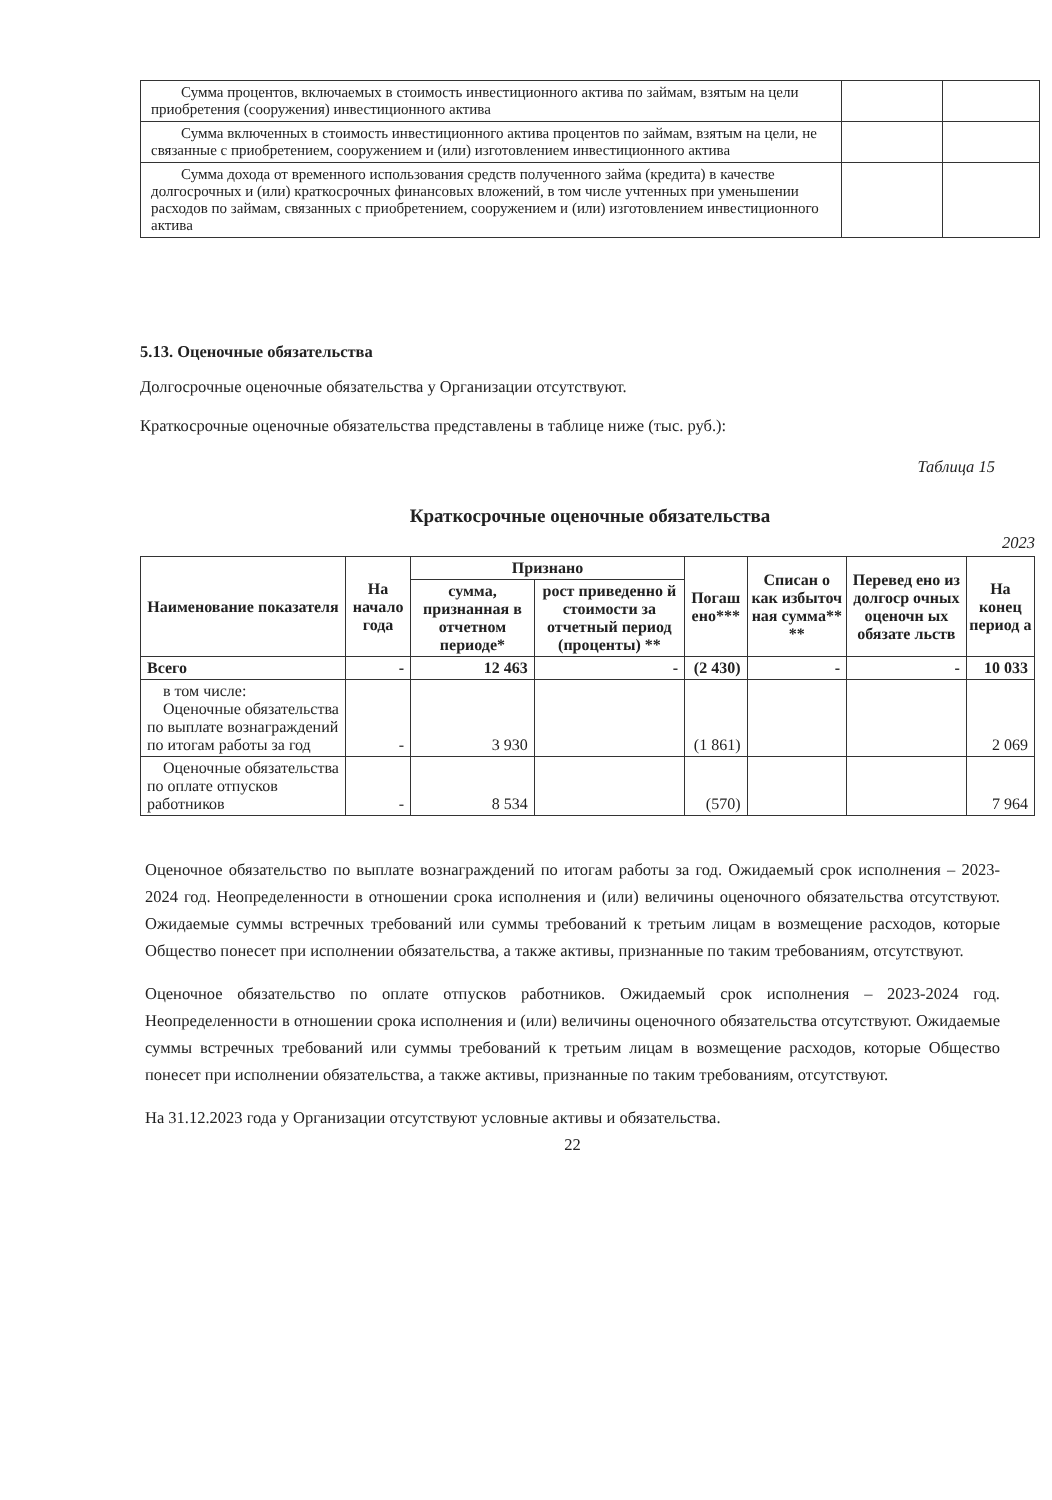| Сумма процентов, включаемых в стоимость инвестиционного актива по займам, взятым на цели приобретения (сооружения) инвестиционного актива | | |
| Сумма включенных в стоимость инвестиционного актива процентов по займам, взятым на цели, не связанные с приобретением, сооружением и (или) изготовлением инвестиционного актива | | |
| Сумма дохода от временного использования средств полученного займа (кредита) в качестве долгосрочных и (или) краткосрочных финансовых вложений, в том числе учтенных при уменьшении расходов по займам, связанных с приобретением, сооружением и (или) изготовлением инвестиционного актива | | |
5.13. Оценочные обязательства
Долгосрочные оценочные обязательства у Организации отсутствуют.
Краткосрочные оценочные обязательства представлены в таблице ниже (тыс. руб.):
Таблица 15
Краткосрочные оценочные обязательства
2023
| Наименование показателя | На начало года | Признано | | Погаш ено*** | Списан о как избыточ ная сумма** ** | Перевед ено из долгоср очных оценочн ых обязате льств | На конец период а |
| --- | --- | --- | --- | --- | --- | --- | --- |
| | | сумма, признанная в отчетном периоде* | рост приведенно й стоимости за отчетный период (проценты) ** | | | | |
| Всего | - | 12 463 | - | (2 430) | - | - | 10 033 |
| в том числе: Оценочные обязательства по выплате вознаграждений по итогам работы за год | - | 3 930 | | (1 861) | | | 2 069 |
| Оценочные обязательства по оплате отпусков работников | - | 8 534 | | (570) | | | 7 964 |
Оценочное обязательство по выплате вознаграждений по итогам работы за год. Ожидаемый срок исполнения – 2023-2024 год. Неопределенности в отношении срока исполнения и (или) величины оценочного обязательства отсутствуют. Ожидаемые суммы встречных требований или суммы требований к третьим лицам в возмещение расходов, которые Общество понесет при исполнении обязательства, а также активы, признанные по таким требованиям, отсутствуют.
Оценочное обязательство по оплате отпусков работников. Ожидаемый срок исполнения – 2023-2024 год. Неопределенности в отношении срока исполнения и (или) величины оценочного обязательства отсутствуют. Ожидаемые суммы встречных требований или суммы требований к третьим лицам в возмещение расходов, которые Общество понесет при исполнении обязательства, а также активы, признанные по таким требованиям, отсутствуют.
На 31.12.2023 года у Организации отсутствуют условные активы и обязательства.
22